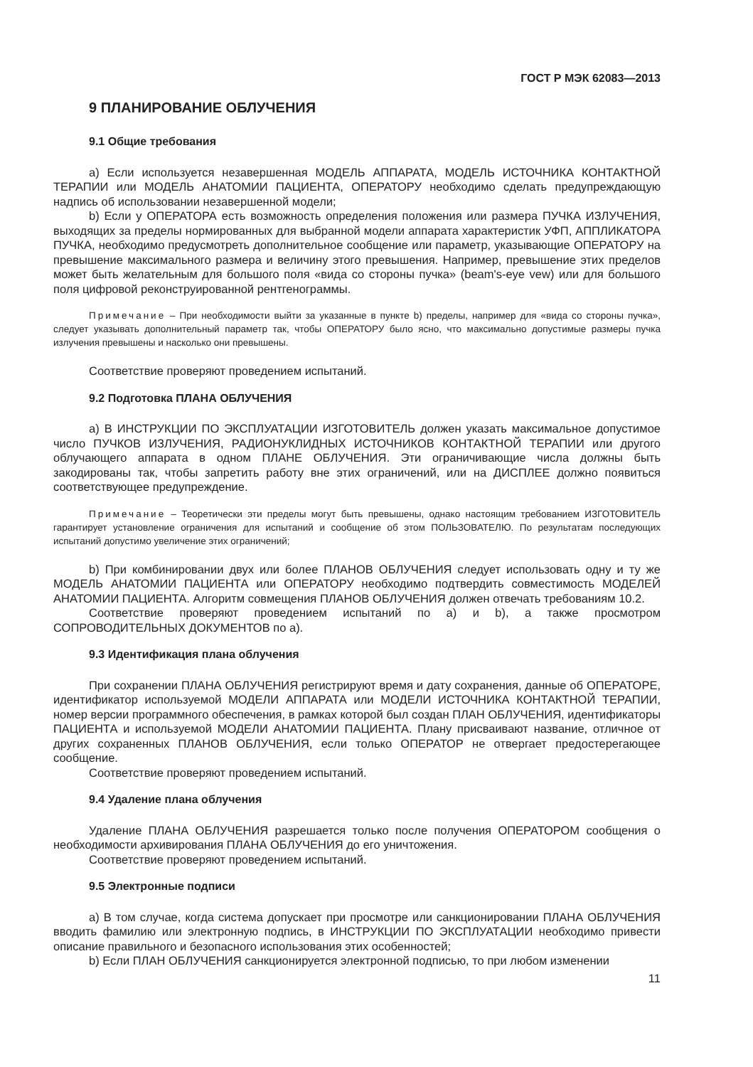ГОСТ Р МЭК 62083—2013
9 ПЛАНИРОВАНИЕ ОБЛУЧЕНИЯ
9.1 Общие требования
а) Если используется незавершенная МОДЕЛЬ АППАРАТА, МОДЕЛЬ ИСТОЧНИКА КОНТАКТНОЙ ТЕРАПИИ или МОДЕЛЬ АНАТОМИИ ПАЦИЕНТА, ОПЕРАТОРУ необходимо сделать предупреждающую надпись об использовании незавершенной модели;
b) Если у ОПЕРАТОРА есть возможность определения положения или размера ПУЧКА ИЗЛУЧЕНИЯ, выходящих за пределы нормированных для выбранной модели аппарата характеристик УФП, АППЛИКАТОРА ПУЧКА, необходимо предусмотреть дополнительное сообщение или параметр, указывающие ОПЕРАТОРУ на превышение максимального размера и величину этого превышения. Например, превышение этих пределов может быть желательным для большого поля «вида со стороны пучка» (beam's-eye vew) или для большого поля цифровой реконструированной рентгенограммы.
Примечание – При необходимости выйти за указанные в пункте b) пределы, например для «вида со стороны пучка», следует указывать дополнительный параметр так, чтобы ОПЕРАТОРУ было ясно, что максимально допустимые размеры пучка излучения превышены и насколько они превышены.
Соответствие проверяют проведением испытаний.
9.2 Подготовка ПЛАНА ОБЛУЧЕНИЯ
а) В ИНСТРУКЦИИ ПО ЭКСПЛУАТАЦИИ ИЗГОТОВИТЕЛЬ должен указать максимальное допустимое число ПУЧКОВ ИЗЛУЧЕНИЯ, РАДИОНУКЛИДНЫХ ИСТОЧНИКОВ КОНТАКТНОЙ ТЕРАПИИ или другого облучающего аппарата в одном ПЛАНЕ ОБЛУЧЕНИЯ. Эти ограничивающие числа должны быть закодированы так, чтобы запретить работу вне этих ограничений, или на ДИСПЛЕЕ должно появиться соответствующее предупреждение.
Примечание – Теоретически эти пределы могут быть превышены, однако настоящим требованием ИЗГОТОВИТЕЛЬ гарантирует установление ограничения для испытаний и сообщение об этом ПОЛЬЗОВАТЕЛЮ. По результатам последующих испытаний допустимо увеличение этих ограничений;
b) При комбинировании двух или более ПЛАНОВ ОБЛУЧЕНИЯ следует использовать одну и ту же МОДЕЛЬ АНАТОМИИ ПАЦИЕНТА или ОПЕРАТОРУ необходимо подтвердить совместимость МОДЕЛЕЙ АНАТОМИИ ПАЦИЕНТА. Алгоритм совмещения ПЛАНОВ ОБЛУЧЕНИЯ должен отвечать требованиям 10.2.
Соответствие проверяют проведением испытаний по а) и b), а также просмотром СОПРОВОДИТЕЛЬНЫХ ДОКУМЕНТОВ по а).
9.3 Идентификация плана облучения
При сохранении ПЛАНА ОБЛУЧЕНИЯ регистрируют время и дату сохранения, данные об ОПЕРАТОРЕ, идентификатор используемой МОДЕЛИ АППАРАТА или МОДЕЛИ ИСТОЧНИКА КОНТАКТНОЙ ТЕРАПИИ, номер версии программного обеспечения, в рамках которой был создан ПЛАН ОБЛУЧЕНИЯ, идентификаторы ПАЦИЕНТА и используемой МОДЕЛИ АНАТОМИИ ПАЦИЕНТА. Плану присваивают название, отличное от других сохраненных ПЛАНОВ ОБЛУЧЕНИЯ, если только ОПЕРАТОР не отвергает предостерегающее сообщение.
Соответствие проверяют проведением испытаний.
9.4 Удаление плана облучения
Удаление ПЛАНА ОБЛУЧЕНИЯ разрешается только после получения ОПЕРАТОРОМ сообщения о необходимости архивирования ПЛАНА ОБЛУЧЕНИЯ до его уничтожения.
Соответствие проверяют проведением испытаний.
9.5 Электронные подписи
а) В том случае, когда система допускает при просмотре или санкционировании ПЛАНА ОБЛУЧЕНИЯ вводить фамилию или электронную подпись, в ИНСТРУКЦИИ ПО ЭКСПЛУАТАЦИИ необходимо привести описание правильного и безопасного использования этих особенностей;
b) Если ПЛАН ОБЛУЧЕНИЯ санкционируется электронной подписью, то при любом изменении
11